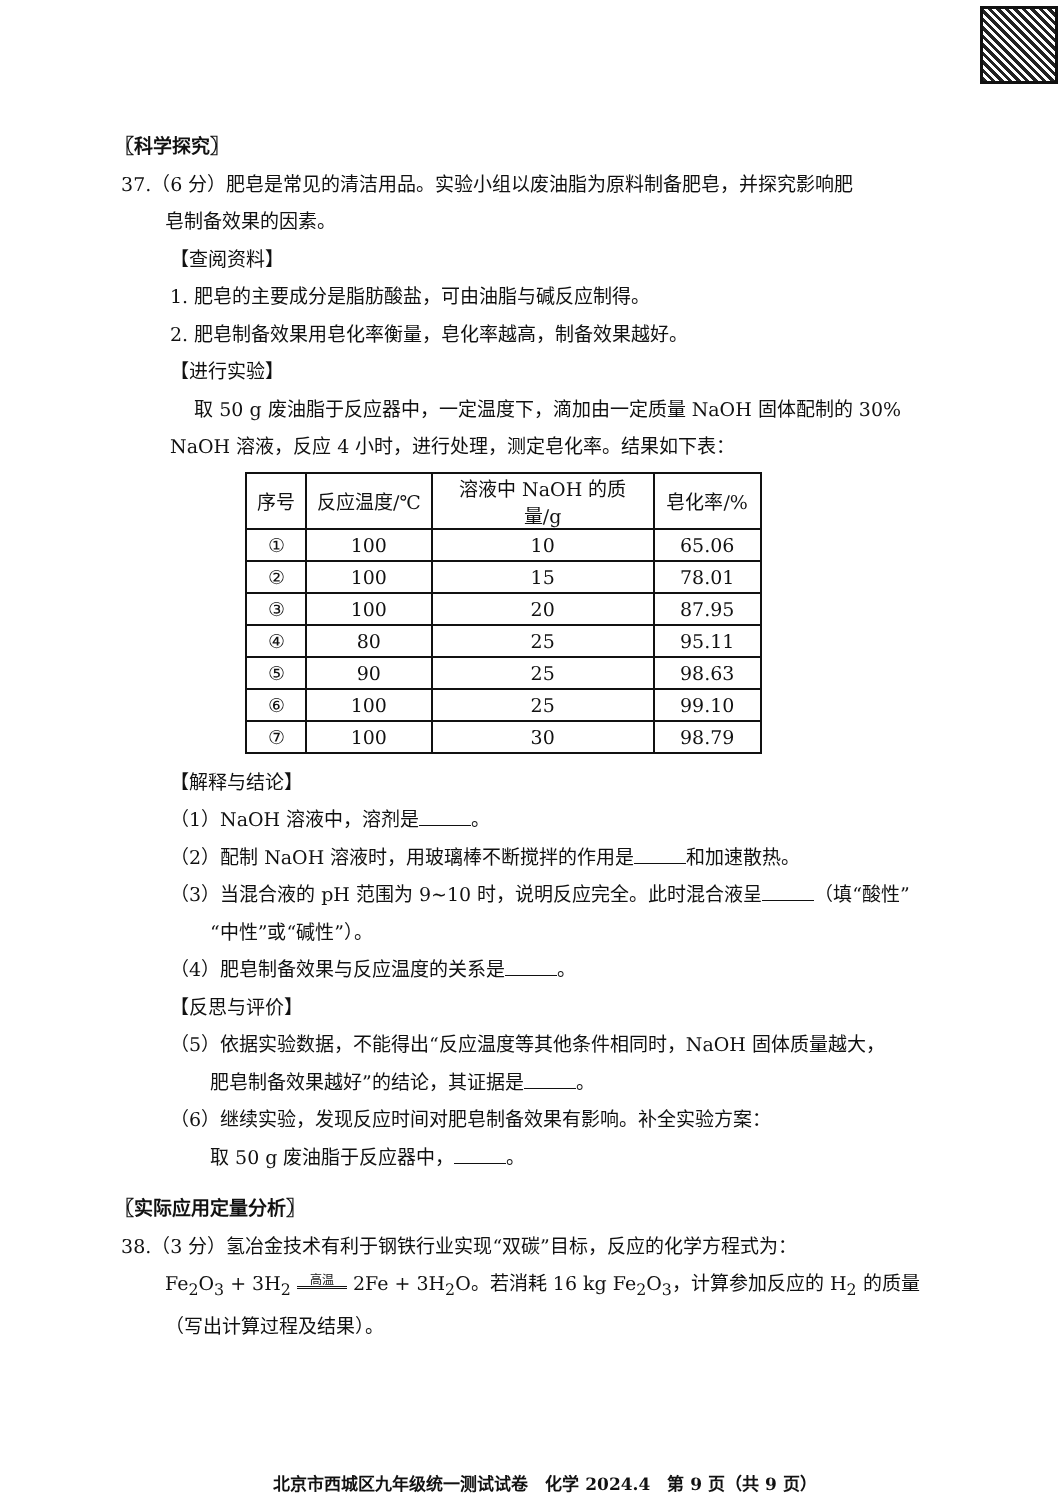〖科学探究〗
37.（6 分）肥皂是常见的清洁用品。实验小组以废油脂为原料制备肥皂，并探究影响肥
皂制备效果的因素。
【查阅资料】
1. 肥皂的主要成分是脂肪酸盐，可由油脂与碱反应制得。
2. 肥皂制备效果用皂化率衡量，皂化率越高，制备效果越好。
【进行实验】
取 50 g 废油脂于反应器中，一定温度下，滴加由一定质量 NaOH 固体配制的 30%
NaOH 溶液，反应 4 小时，进行处理，测定皂化率。结果如下表：
| 序号 | 反应温度/℃ | 溶液中 NaOH 的质量/g | 皂化率/% |
| --- | --- | --- | --- |
| ① | 100 | 10 | 65.06 |
| ② | 100 | 15 | 78.01 |
| ③ | 100 | 20 | 87.95 |
| ④ | 80 | 25 | 95.11 |
| ⑤ | 90 | 25 | 98.63 |
| ⑥ | 100 | 25 | 99.10 |
| ⑦ | 100 | 30 | 98.79 |
【解释与结论】
（1）NaOH 溶液中，溶剂是 。
（2）配制 NaOH 溶液时，用玻璃棒不断搅拌的作用是 和加速散热。
（3）当混合液的 pH 范围为 9~10 时，说明反应完全。此时混合液呈 （填“酸性”
“中性”或“碱性”）。
（4）肥皂制备效果与反应温度的关系是 。
【反思与评价】
（5）依据实验数据，不能得出“反应温度等其他条件相同时，NaOH 固体质量越大，
肥皂制备效果越好”的结论，其证据是 。
（6）继续实验，发现反应时间对肥皂制备效果有影响。补全实验方案：
取 50 g 废油脂于反应器中， 。
〖实际应用定量分析〗
38.（3 分）氢冶金技术有利于钢铁行业实现“双碳”目标，反应的化学方程式为：
Fe<sub>2</sub>O<sub>3</sub> + 3H<sub>2</sub> 高温 2Fe + 3H<sub>2</sub>O。若消耗 16 kg Fe<sub>2</sub>O<sub>3</sub>，计算参加反应的 H<sub>2</sub> 的质量
（写出计算过程及结果）。
北京市西城区九年级统一测试试卷　化学 2024.4　第 9 页（共 9 页）